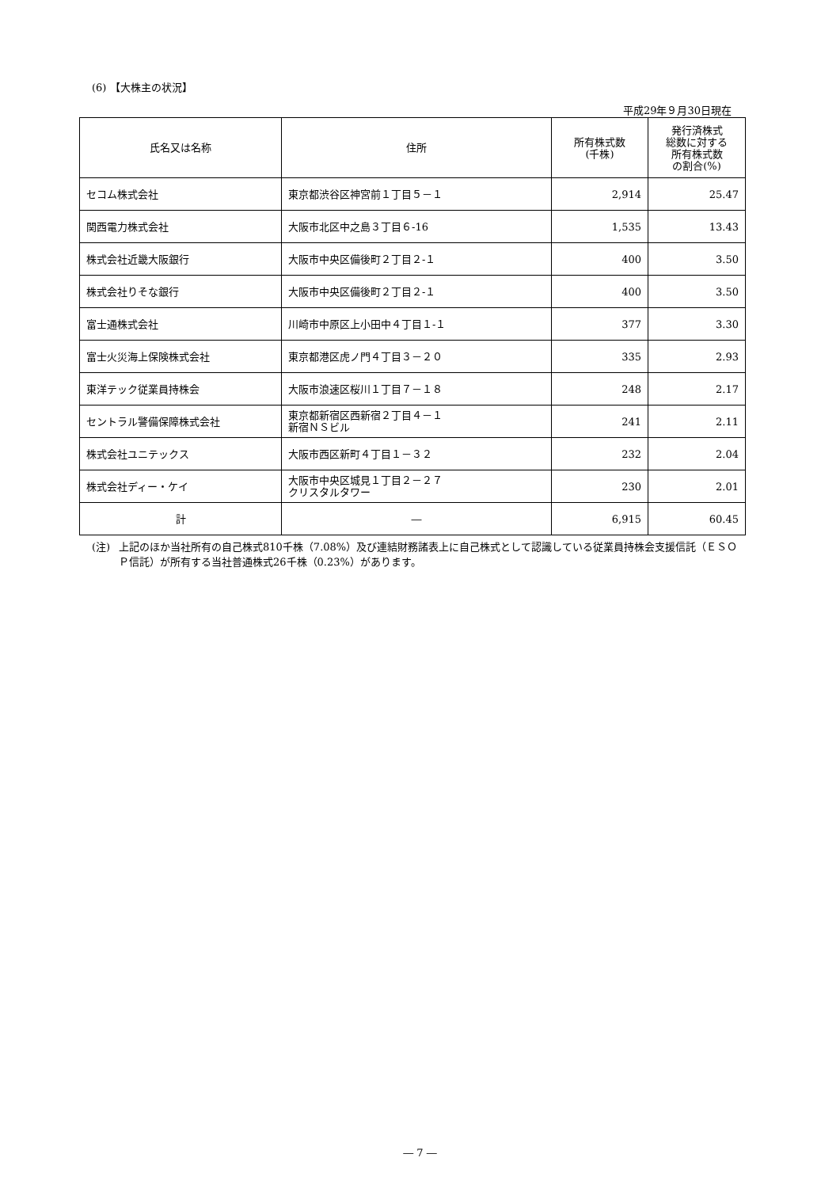(6) 【大株主の状況】
平成29年９月30日現在
| 氏名又は名称 | 住所 | 所有株式数 (千株) | 発行済株式 総数に対する 所有株式数 の割合(%) |
| --- | --- | --- | --- |
| セコム株式会社 | 東京都渋谷区神宮前１丁目５－１ | 2,914 | 25.47 |
| 関西電力株式会社 | 大阪市北区中之島３丁目６-16 | 1,535 | 13.43 |
| 株式会社近畿大阪銀行 | 大阪市中央区備後町２丁目２-１ | 400 | 3.50 |
| 株式会社りそな銀行 | 大阪市中央区備後町２丁目２-１ | 400 | 3.50 |
| 富士通株式会社 | 川崎市中原区上小田中４丁目１-１ | 377 | 3.30 |
| 富士火災海上保険株式会社 | 東京都港区虎ノ門４丁目３－２０ | 335 | 2.93 |
| 東洋テック従業員持株会 | 大阪市浪速区桜川１丁目７－１８ | 248 | 2.17 |
| セントラル警備保障株式会社 | 東京都新宿区西新宿２丁目４－１ 新宿ＮＳビル | 241 | 2.11 |
| 株式会社ユニテックス | 大阪市西区新町４丁目１－３２ | 232 | 2.04 |
| 株式会社ディー・ケイ | 大阪市中央区城見１丁目２－２７ クリスタルタワー | 230 | 2.01 |
| 計 | ― | 6,915 | 60.45 |
(注) 上記のほか当社所有の自己株式810千株（7.08%）及び連結財務諸表上に自己株式として認識している従業員持株会支援信託（ＥＳＯＰ信託）が所有する当社普通株式26千株（0.23%）があります。
― 7 ―